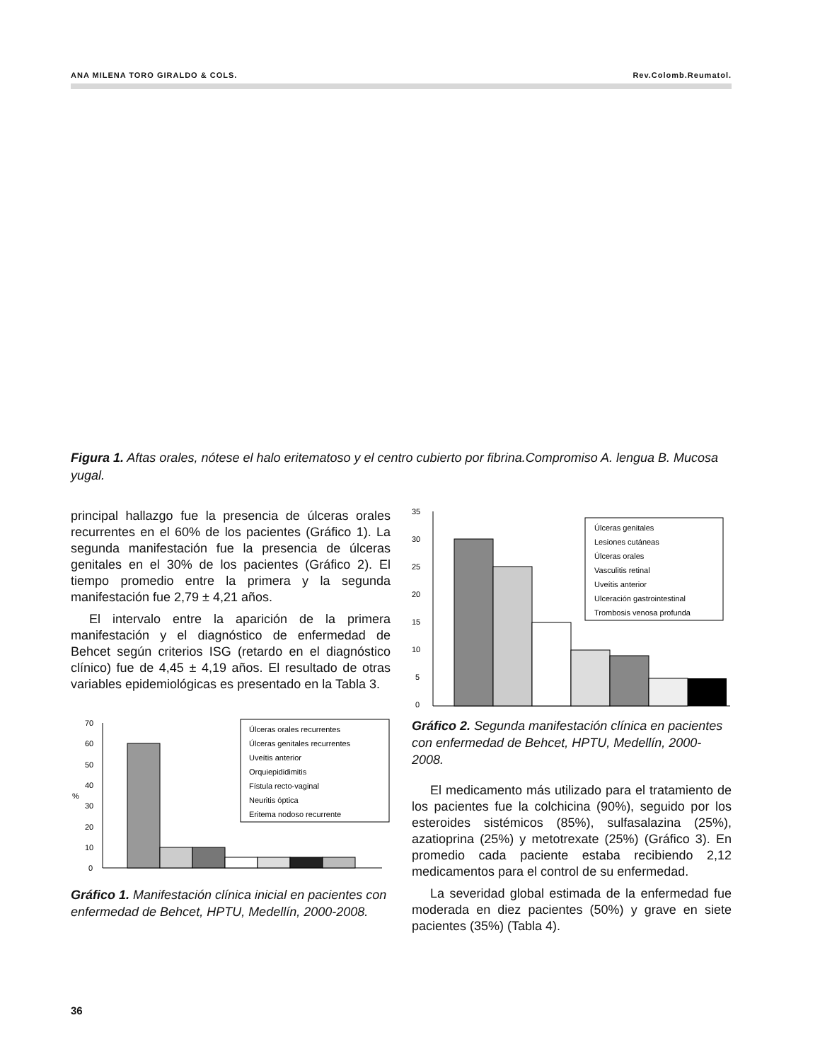ANA MILENA TORO GIRALDO & COLS. Rev.Colomb.Reumatol.
Figura 1. Aftas orales, nótese el halo eritematoso y el centro cubierto por fibrina.Compromiso A. lengua B. Mucosa yugal.
principal hallazgo fue la presencia de úlceras orales recurrentes en el 60% de los pacientes (Gráfico 1). La segunda manifestación fue la presencia de úlceras genitales en el 30% de los pacientes (Gráfico 2). El tiempo promedio entre la primera y la segunda manifestación fue 2,79 ± 4,21 años.
El intervalo entre la aparición de la primera manifestación y el diagnóstico de enfermedad de Behcet según criterios ISG (retardo en el diagnóstico clínico) fue de 4,45 ± 4,19 años. El resultado de otras variables epidemiológicas es presentado en la Tabla 3.
70
60
50
40
%
30
20
10
0
Úlceras orales recurrentes
Úlceras genitales recurrentes
Uveítis anterior
Orquiepididimitis
Fístula recto-vaginal
Neuritis óptica
Eritema nodoso recurrente
Gráfico 1. Manifestación clínica inicial en pacientes con enfermedad de Behcet, HPTU, Medellín, 2000-2008.
35
30
25
20
15
10
5
0
Úlceras genitales
Lesiones cutáneas
Úlceras orales
Vasculitis retinal
Uveítis anterior
Ulceración gastrointestinal
Trombosis venosa profunda
Gráfico 2. Segunda manifestación clínica en pacientes con enfermedad de Behcet, HPTU, Medellín, 2000-2008.
El medicamento más utilizado para el tratamiento de los pacientes fue la colchicina (90%), seguido por los esteroides sistémicos (85%), sulfasalazina (25%), azatioprina (25%) y metotrexate (25%) (Gráfico 3). En promedio cada paciente estaba recibiendo 2,12 medicamentos para el control de su enfermedad.
La severidad global estimada de la enfermedad fue moderada en diez pacientes (50%) y grave en siete pacientes (35%) (Tabla 4).
36